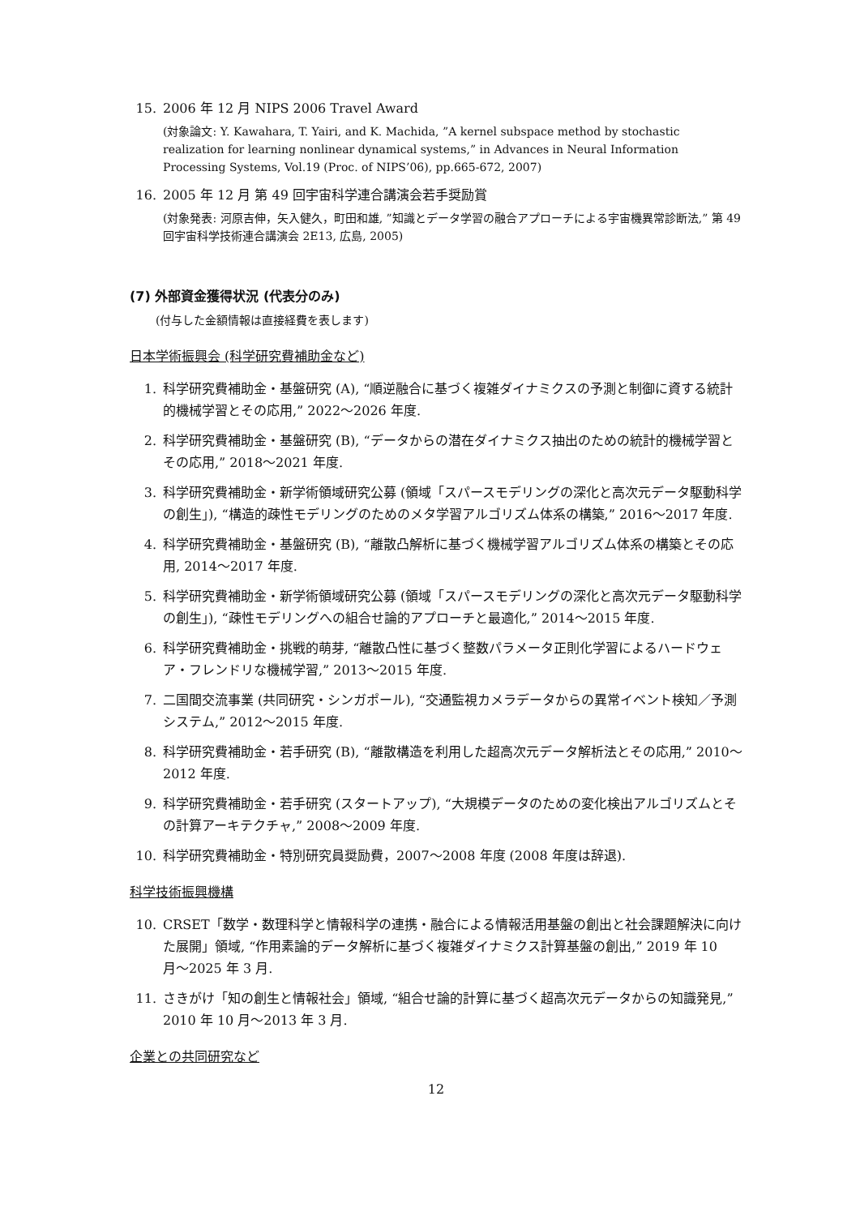15. 2006 年 12 月 NIPS 2006 Travel Award
(対象論文: Y. Kawahara, T. Yairi, and K. Machida, ”A kernel subspace method by stochastic realization for learning nonlinear dynamical systems,” in Advances in Neural Information Processing Systems, Vol.19 (Proc. of NIPS’06), pp.665-672, 2007)
16. 2005 年 12 月 第 49 回宇宙科学連合講演会若手奨励賞
(対象発表: 河原吉伸，矢入健久，町田和雄, ”知識とデータ学習の融合アプローチによる宇宙機異常診断法,” 第 49 回宇宙科学技術連合講演会 2E13, 広島, 2005)
(7) 外部資金獲得状況 (代表分のみ)
(付与した金額情報は直接経費を表します)
日本学術振興会 (科学研究費補助金など)
1. 科学研究費補助金・基盤研究 (A), “順逆融合に基づく複雑ダイナミクスの予測と制御に資する統計的機械学習とその応用,” 2022〜2026 年度.
2. 科学研究費補助金・基盤研究 (B), “データからの潜在ダイナミクス抽出のための統計的機械学習とその応用,” 2018〜2021 年度.
3. 科学研究費補助金・新学術領域研究公募 (領域「スパースモデリングの深化と高次元データ駆動科学の創生」), “構造的疎性モデリングのためのメタ学習アルゴリズム体系の構築,” 2016〜2017 年度.
4. 科学研究費補助金・基盤研究 (B), “離散凸解析に基づく機械学習アルゴリズム体系の構築とその応用, 2014〜2017 年度.
5. 科学研究費補助金・新学術領域研究公募 (領域「スパースモデリングの深化と高次元データ駆動科学の創生」), “疎性モデリングへの組合せ論的アプローチと最適化,” 2014〜2015 年度.
6. 科学研究費補助金・挑戦的萌芽, “離散凸性に基づく整数パラメータ正則化学習によるハードウェア・フレンドリな機械学習,” 2013〜2015 年度.
7. 二国間交流事業 (共同研究・シンガポール), “交通監視カメラデータからの異常イベント検知／予測システム,” 2012〜2015 年度.
8. 科学研究費補助金・若手研究 (B), “離散構造を利用した超高次元データ解析法とその応用,” 2010〜2012 年度.
9. 科学研究費補助金・若手研究 (スタートアップ), “大規模データのための変化検出アルゴリズムとその計算アーキテクチャ,” 2008〜2009 年度.
10. 科学研究費補助金・特別研究員奨励費，2007〜2008 年度 (2008 年度は辞退).
科学技術振興機構
10. CRSET「数学・数理科学と情報科学の連携・融合による情報活用基盤の創出と社会課題解決に向けた展開」領域, “作用素論的データ解析に基づく複雑ダイナミクス計算基盤の創出,” 2019 年 10 月〜2025 年 3 月.
11. さきがけ「知の創生と情報社会」領域, “組合せ論的計算に基づく超高次元データからの知識発見,” 2010 年 10 月〜2013 年 3 月.
企業との共同研究など
12